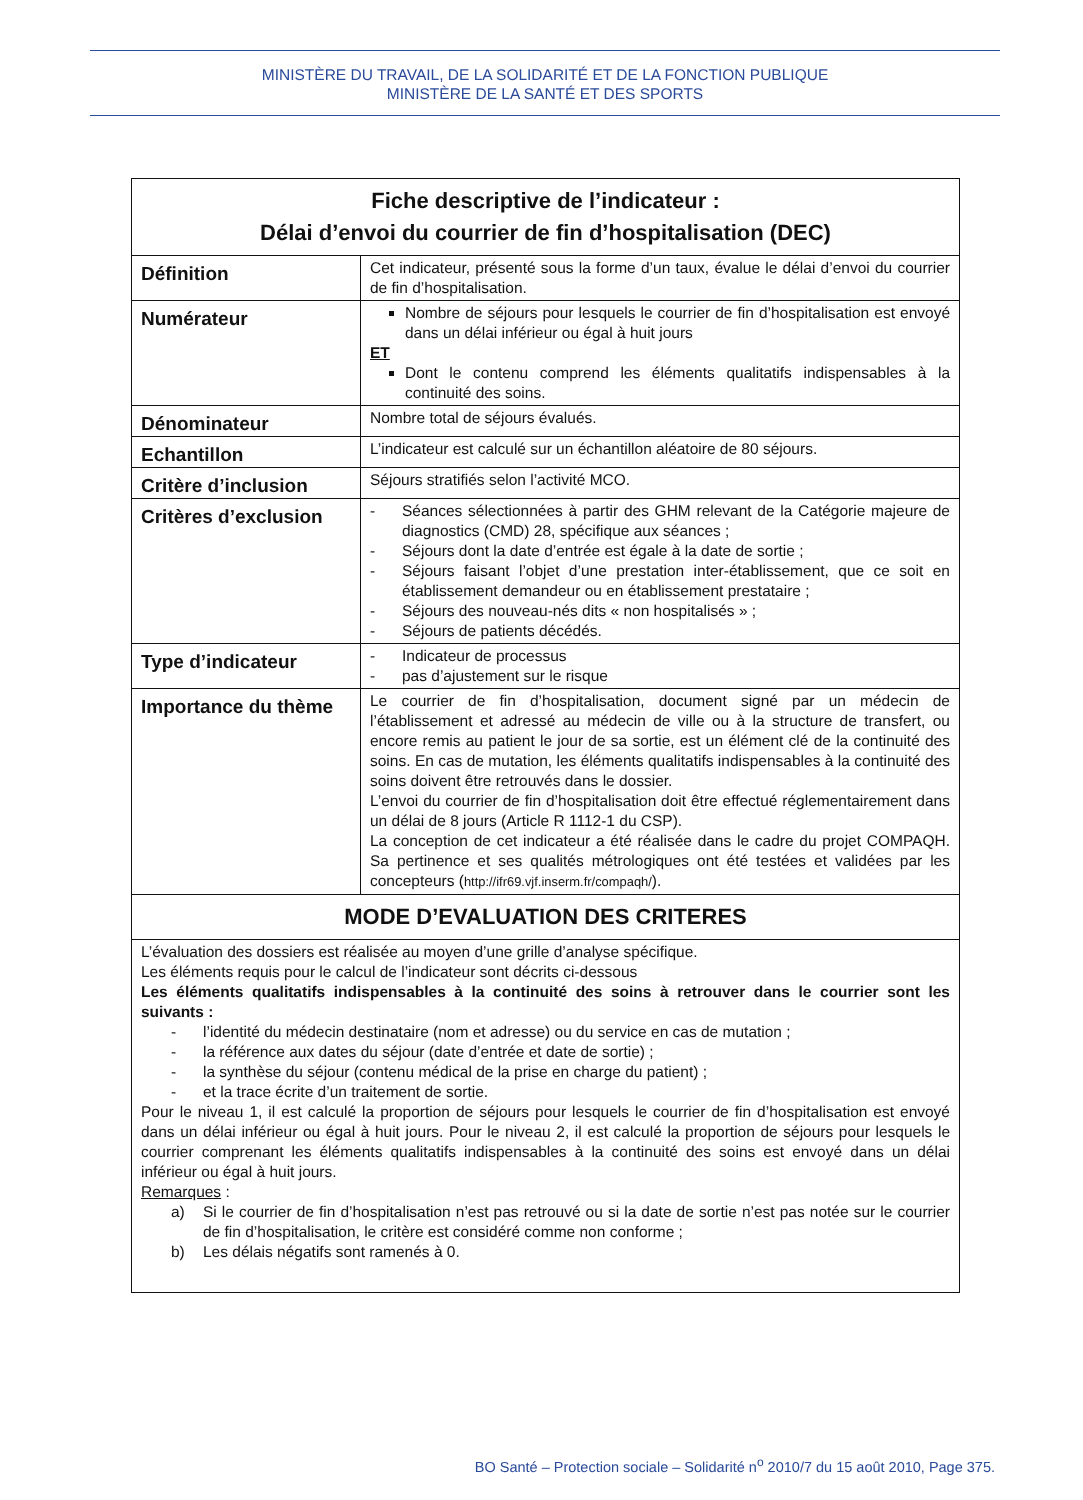MINISTÈRE DU TRAVAIL, DE LA SOLIDARITÉ ET DE LA FONCTION PUBLIQUE
MINISTÈRE DE LA SANTÉ ET DES SPORTS
| Fiche descriptive de l’indicateur : Délai d’envoi du courrier de fin d’hospitalisation (DEC) | |
| --- | --- |
| Définition | Cet indicateur, présenté sous la forme d’un taux, évalue le délai d’envoi du courrier de fin d’hospitalisation. |
| Numérateur | Nombre de séjours pour lesquels le courrier de fin d’hospitalisation est envoyé dans un délai inférieur ou égal à huit jours ET Dont le contenu comprend les éléments qualitatifs indispensables à la continuité des soins. |
| Dénominateur | Nombre total de séjours évalués. |
| Echantillon | L’indicateur est calculé sur un échantillon aléatoire de 80 séjours. |
| Critère d’inclusion | Séjours stratifiés selon l’activité MCO. |
| Critères d’exclusion | - Séances sélectionnées à partir des GHM relevant de la Catégorie majeure de diagnostics (CMD) 28, spécifique aux séances ; - Séjours dont la date d’entrée est égale à la date de sortie ; - Séjours faisant l’objet d’une prestation inter-établissement, que ce soit en établissement demandeur ou en établissement prestataire ; - Séjours des nouveau-nés dits « non hospitalisés » ; - Séjours de patients décédés. |
| Type d’indicateur | - Indicateur de processus - pas d’ajustement sur le risque |
| Importance du thème | Le courrier de fin d’hospitalisation, document signé par un médecin de l’établissement et adressé au médecin de ville ou à la structure de transfert, ou encore remis au patient le jour de sa sortie, est un élément clé de la continuité des soins. En cas de mutation, les éléments qualitatifs indispensables à la continuité des soins doivent être retrouvés dans le dossier. L’envoi du courrier de fin d’hospitalisation doit être effectué réglementairement dans un délai de 8 jours (Article R 1112-1 du CSP). La conception de cet indicateur a été réalisée dans le cadre du projet COMPAQH. Sa pertinence et ses qualités métrologiques ont été testées et validées par les concepteurs ( http://ifr69.vjf.inserm.fr/compaqh/ ). |
| MODE D’EVALUATION DES CRITERES | |
| L’évaluation des dossiers est réalisée au moyen d’une grille d’analyse spécifique. Les éléments requis pour le calcul de l’indicateur sont décrits ci-dessous Les éléments qualitatifs indispensables à la continuité des soins à retrouver dans le courrier sont les suivants : - l’identité du médecin destinataire (nom et adresse) ou du service en cas de mutation ; - la référence aux dates du séjour (date d’entrée et date de sortie) ; - la synthèse du séjour (contenu médical de la prise en charge du patient) ; - et la trace écrite d’un traitement de sortie. Pour le niveau 1, il est calculé la proportion de séjours pour lesquels le courrier de fin d’hospitalisation est envoyé dans un délai inférieur ou égal à huit jours. Pour le niveau 2, il est calculé la proportion de séjours pour lesquels le courrier comprenant les éléments qualitatifs indispensables à la continuité des soins est envoyé dans un délai inférieur ou égal à huit jours. Remarques : a) Si le courrier de fin d’hospitalisation n’est pas retrouvé ou si la date de sortie n’est pas notée sur le courrier de fin d’hospitalisation, le critère est considéré comme non conforme ; b) Les délais négatifs sont ramenés à 0. | |
BO Santé – Protection sociale – Solidarité n<sup>o</sup> 2010/7 du 15 août 2010, Page 375.